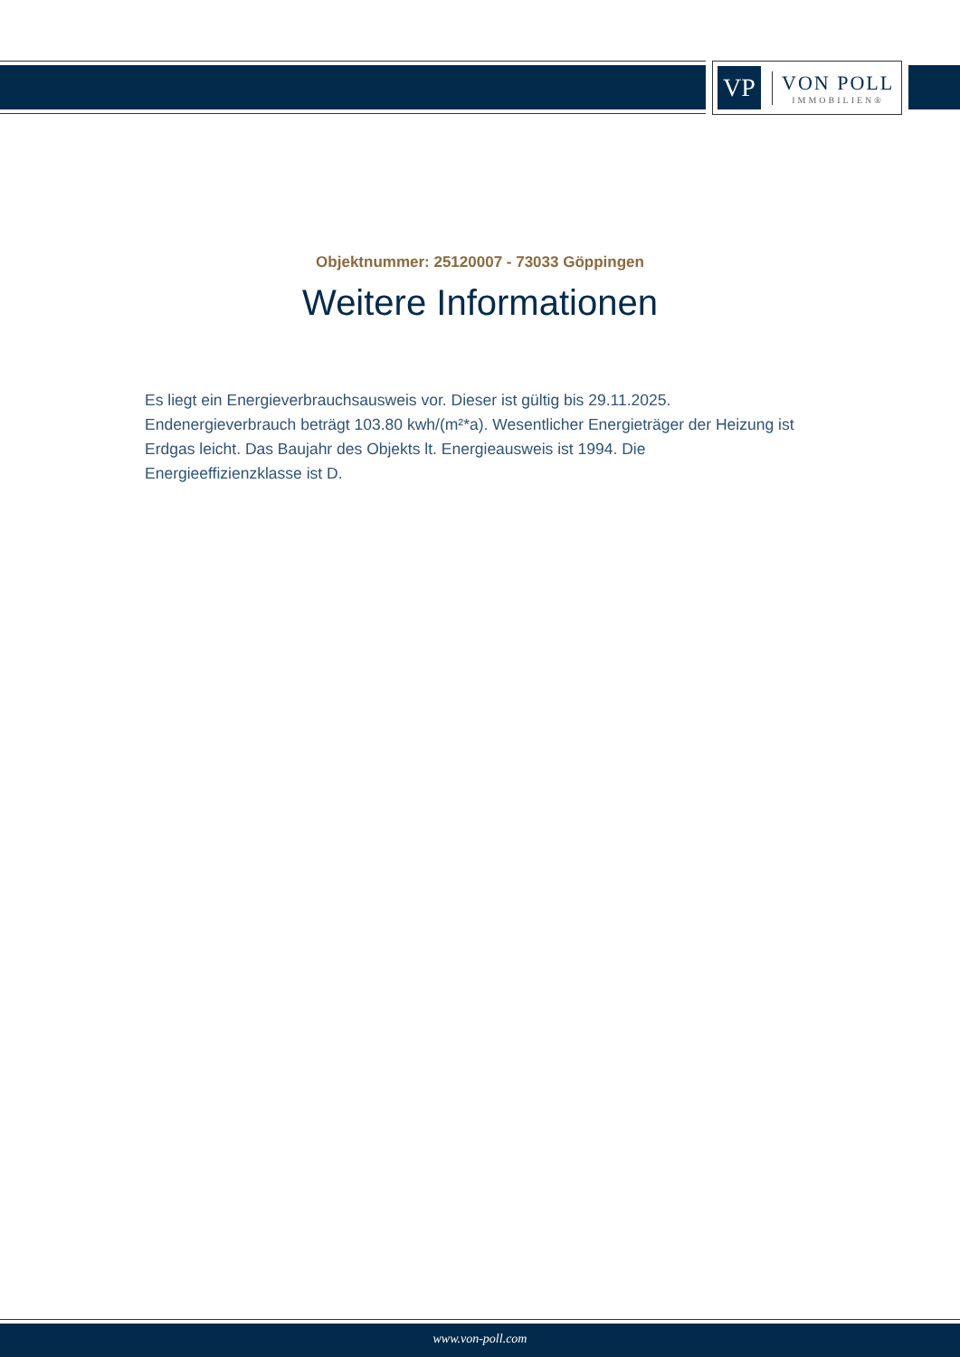VP
VON POLL
IMMOBILIEN®
Objektnummer: 25120007 - 73033 Göppingen
Weitere Informationen
Es liegt ein Energieverbrauchsausweis vor. Dieser ist gültig bis 29.11.2025. Endenergieverbrauch beträgt 103.80 kwh/(m²*a). Wesentlicher Energieträger der Heizung ist Erdgas leicht. Das Baujahr des Objekts lt. Energieausweis ist 1994. Die Energieeffizienzklasse ist D.
www.von-poll.com